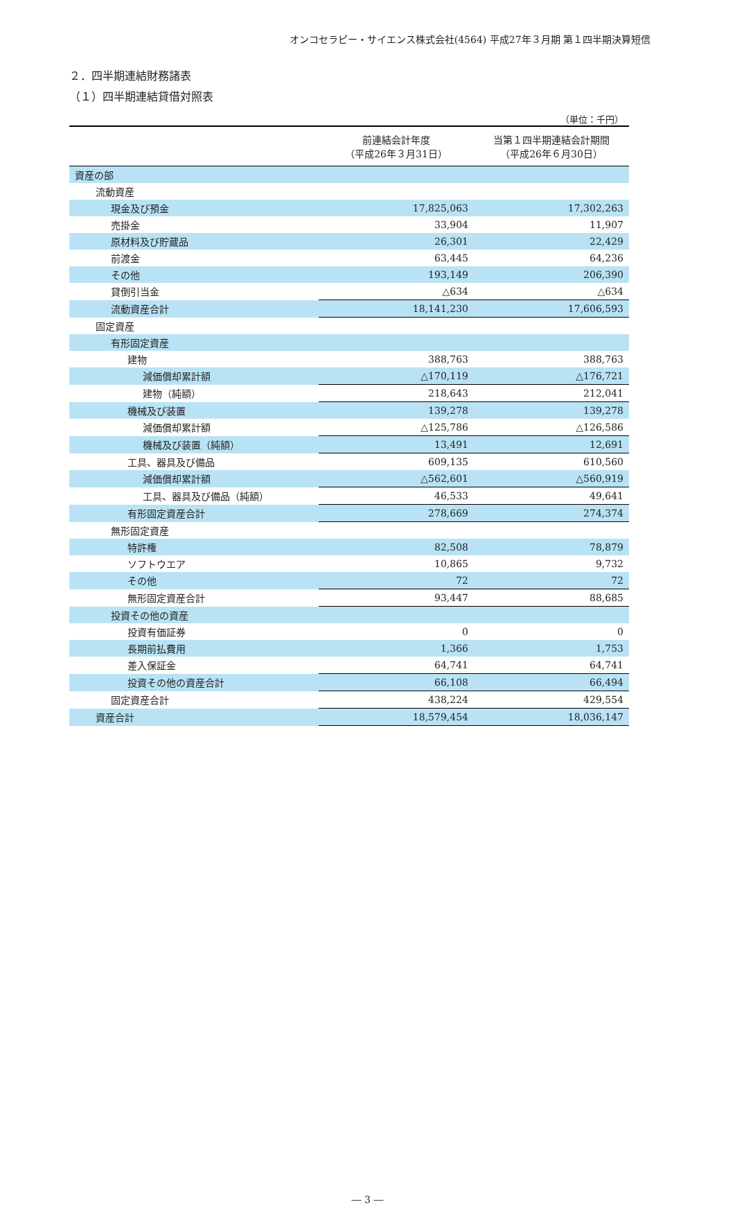オンコセラピー・サイエンス株式会社(4564) 平成27年３月期 第１四半期決算短信
２．四半期連結財務諸表
（１）四半期連結貸借対照表
（単位：千円）
| | 前連結会計年度 （平成26年３月31日） | 当第１四半期連結会計期間 （平成26年６月30日） |
| --- | --- | --- |
| 資産の部 | | |
| 流動資産 | | |
| 現金及び預金 | 17,825,063 | 17,302,263 |
| 売掛金 | 33,904 | 11,907 |
| 原材料及び貯蔵品 | 26,301 | 22,429 |
| 前渡金 | 63,445 | 64,236 |
| その他 | 193,149 | 206,390 |
| 貸倒引当金 | △634 | △634 |
| 流動資産合計 | 18,141,230 | 17,606,593 |
| 固定資産 | | |
| 有形固定資産 | | |
| 建物 | 388,763 | 388,763 |
| 減価償却累計額 | △170,119 | △176,721 |
| 建物（純額） | 218,643 | 212,041 |
| 機械及び装置 | 139,278 | 139,278 |
| 減価償却累計額 | △125,786 | △126,586 |
| 機械及び装置（純額） | 13,491 | 12,691 |
| 工具、器具及び備品 | 609,135 | 610,560 |
| 減価償却累計額 | △562,601 | △560,919 |
| 工具、器具及び備品（純額） | 46,533 | 49,641 |
| 有形固定資産合計 | 278,669 | 274,374 |
| 無形固定資産 | | |
| 特許権 | 82,508 | 78,879 |
| ソフトウエア | 10,865 | 9,732 |
| その他 | 72 | 72 |
| 無形固定資産合計 | 93,447 | 88,685 |
| 投資その他の資産 | | |
| 投資有価証券 | 0 | 0 |
| 長期前払費用 | 1,366 | 1,753 |
| 差入保証金 | 64,741 | 64,741 |
| 投資その他の資産合計 | 66,108 | 66,494 |
| 固定資産合計 | 438,224 | 429,554 |
| 資産合計 | 18,579,454 | 18,036,147 |
― 3 ―